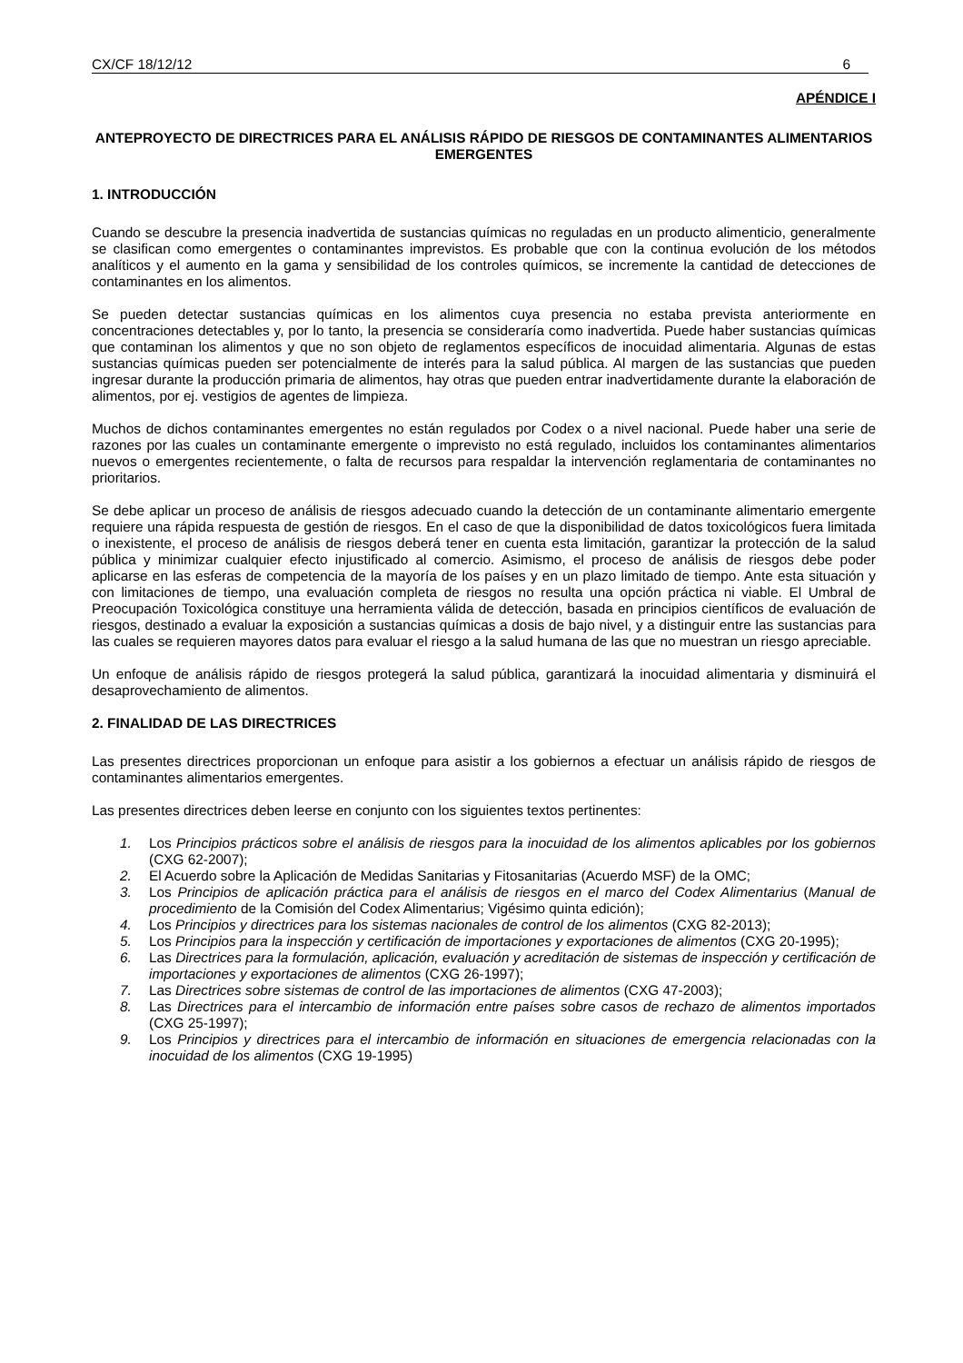CX/CF 18/12/12 6
APÉNDICE I
ANTEPROYECTO DE DIRECTRICES PARA EL ANÁLISIS RÁPIDO DE RIESGOS DE CONTAMINANTES ALIMENTARIOS EMERGENTES
1. INTRODUCCIÓN
Cuando se descubre la presencia inadvertida de sustancias químicas no reguladas en un producto alimenticio, generalmente se clasifican como emergentes o contaminantes imprevistos. Es probable que con la continua evolución de los métodos analíticos y el aumento en la gama y sensibilidad de los controles químicos, se incremente la cantidad de detecciones de contaminantes en los alimentos.
Se pueden detectar sustancias químicas en los alimentos cuya presencia no estaba prevista anteriormente en concentraciones detectables y, por lo tanto, la presencia se consideraría como inadvertida. Puede haber sustancias químicas que contaminan los alimentos y que no son objeto de reglamentos específicos de inocuidad alimentaria. Algunas de estas sustancias químicas pueden ser potencialmente de interés para la salud pública. Al margen de las sustancias que pueden ingresar durante la producción primaria de alimentos, hay otras que pueden entrar inadvertidamente durante la elaboración de alimentos, por ej. vestigios de agentes de limpieza.
Muchos de dichos contaminantes emergentes no están regulados por Codex o a nivel nacional. Puede haber una serie de razones por las cuales un contaminante emergente o imprevisto no está regulado, incluidos los contaminantes alimentarios nuevos o emergentes recientemente, o falta de recursos para respaldar la intervención reglamentaria de contaminantes no prioritarios.
Se debe aplicar un proceso de análisis de riesgos adecuado cuando la detección de un contaminante alimentario emergente requiere una rápida respuesta de gestión de riesgos. En el caso de que la disponibilidad de datos toxicológicos fuera limitada o inexistente, el proceso de análisis de riesgos deberá tener en cuenta esta limitación, garantizar la protección de la salud pública y minimizar cualquier efecto injustificado al comercio. Asimismo, el proceso de análisis de riesgos debe poder aplicarse en las esferas de competencia de la mayoría de los países y en un plazo limitado de tiempo. Ante esta situación y con limitaciones de tiempo, una evaluación completa de riesgos no resulta una opción práctica ni viable. El Umbral de Preocupación Toxicológica constituye una herramienta válida de detección, basada en principios científicos de evaluación de riesgos, destinado a evaluar la exposición a sustancias químicas a dosis de bajo nivel, y a distinguir entre las sustancias para las cuales se requieren mayores datos para evaluar el riesgo a la salud humana de las que no muestran un riesgo apreciable.
Un enfoque de análisis rápido de riesgos protegerá la salud pública, garantizará la inocuidad alimentaria y disminuirá el desaprovechamiento de alimentos.
2. FINALIDAD DE LAS DIRECTRICES
Las presentes directrices proporcionan un enfoque para asistir a los gobiernos a efectuar un análisis rápido de riesgos de contaminantes alimentarios emergentes.
Las presentes directrices deben leerse en conjunto con los siguientes textos pertinentes:
1. Los Principios prácticos sobre el análisis de riesgos para la inocuidad de los alimentos aplicables por los gobiernos (CXG 62-2007);
2. El Acuerdo sobre la Aplicación de Medidas Sanitarias y Fitosanitarias (Acuerdo MSF) de la OMC;
3. Los Principios de aplicación práctica para el análisis de riesgos en el marco del Codex Alimentarius (Manual de procedimiento de la Comisión del Codex Alimentarius; Vigésimo quinta edición);
4. Los Principios y directrices para los sistemas nacionales de control de los alimentos (CXG 82-2013);
5. Los Principios para la inspección y certificación de importaciones y exportaciones de alimentos (CXG 20-1995);
6. Las Directrices para la formulación, aplicación, evaluación y acreditación de sistemas de inspección y certificación de importaciones y exportaciones de alimentos (CXG 26-1997);
7. Las Directrices sobre sistemas de control de las importaciones de alimentos (CXG 47-2003);
8. Las Directrices para el intercambio de información entre países sobre casos de rechazo de alimentos importados (CXG 25-1997);
9. Los Principios y directrices para el intercambio de información en situaciones de emergencia relacionadas con la inocuidad de los alimentos (CXG 19-1995)